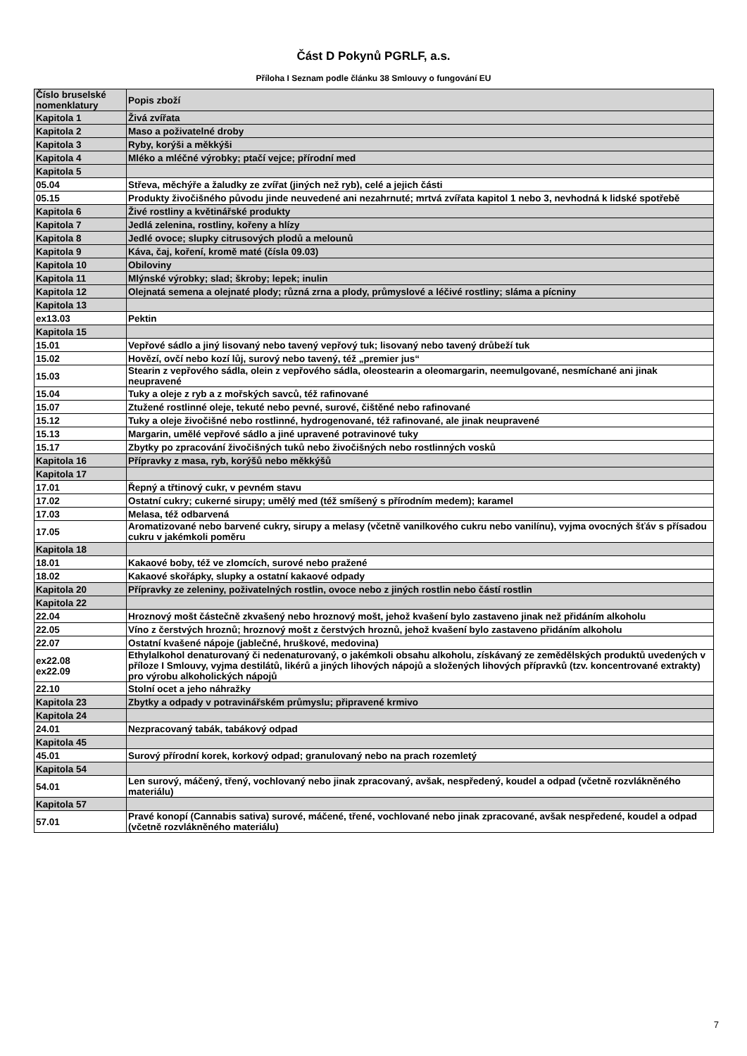Část D Pokynů PGRLF, a.s.
Příloha I Seznam podle článku 38 Smlouvy o fungování EU
| Číslo bruselské nomenklatury | Popis zboží |
| Kapitola 1 | Živá zvířata |
| Kapitola 2 | Maso a poživatelné droby |
| Kapitola 3 | Ryby, korýši a měkkýši |
| Kapitola 4 | Mléko a mléčné výrobky; ptačí vejce; přírodní med |
| Kapitola 5 | |
| 05.04 | Střeva, měchýře a žaludky ze zvířat (jiných než ryb), celé a jejich části |
| 05.15 | Produkty živočišného původu jinde neuvedené ani nezahrnuté; mrtvá zvířata kapitol 1 nebo 3, nevhodná k lidské spotřebě |
| Kapitola 6 | Živé rostliny a květinářské produkty |
| Kapitola 7 | Jedlá zelenina, rostliny, kořeny a hlízy |
| Kapitola 8 | Jedlé ovoce; slupky citrusových plodů a melounů |
| Kapitola 9 | Káva, čaj, koření, kromě maté (čísla 09.03) |
| Kapitola 10 | Obiloviny |
| Kapitola 11 | Mlýnské výrobky; slad; škroby; lepek; inulin |
| Kapitola 12 | Olejnatá semena a olejnaté plody; různá zrna a plody, průmyslové a léčivé rostliny; sláma a pícniny |
| Kapitola 13 | |
| ex13.03 | Pektin |
| Kapitola 15 | |
| 15.01 | Vepřové sádlo a jiný lisovaný nebo tavený vepřový tuk; lisovaný nebo tavený drůbeží tuk |
| 15.02 | Hovězí, ovčí nebo kozí lůj, surový nebo tavený, též „premier jus“ |
| 15.03 | Stearin z vepřového sádla, olein z vepřového sádla, oleostearin a oleomargarin, neemulgované, nesmíchané ani jinak neupravené |
| 15.04 | Tuky a oleje z ryb a z mořských savců, též rafinované |
| 15.07 | Ztužené rostlinné oleje, tekuté nebo pevné, surové, čištěné nebo rafinované |
| 15.12 | Tuky a oleje živočišné nebo rostlinné, hydrogenované, též rafinované, ale jinak neupravené |
| 15.13 | Margarin, umělé vepřové sádlo a jiné upravené potravinové tuky |
| 15.17 | Zbytky po zpracování živočišných tuků nebo živočišných nebo rostlinných vosků |
| Kapitola 16 | Přípravky z masa, ryb, korýšů nebo měkkýšů |
| Kapitola 17 | |
| 17.01 | Řepný a třtinový cukr, v pevném stavu |
| 17.02 | Ostatní cukry; cukerné sirupy; umělý med (též smíšený s přírodním medem); karamel |
| 17.03 | Melasa, též odbarvená |
| 17.05 | Aromatizované nebo barvené cukry, sirupy a melasy (včetně vanilkového cukru nebo vanilínu), vyjma ovocných šťáv s přísadou cukru v jakémkoli poměru |
| Kapitola 18 | |
| 18.01 | Kakaové boby, též ve zlomcích, surové nebo pražené |
| 18.02 | Kakaové skořápky, slupky a ostatní kakaové odpady |
| Kapitola 20 | Přípravky ze zeleniny, poživatelných rostlin, ovoce nebo z jiných rostlin nebo částí rostlin |
| Kapitola 22 | |
| 22.04 | Hroznový mošt částečně zkvašený nebo hroznový mošt, jehož kvašení bylo zastaveno jinak než přidáním alkoholu |
| 22.05 | Víno z čerstvých hroznů; hroznový mošt z čerstvých hroznů, jehož kvašení bylo zastaveno přidáním alkoholu |
| 22.07 | Ostatní kvašené nápoje (jablečné, hruškové, medovina) |
| ex22.08 ex22.09 | Ethylalkohol denaturovaný či nedenaturovaný, o jakémkoli obsahu alkoholu, získávaný ze zemědělských produktů uvedených v příloze I Smlouvy, vyjma destilátů, likérů a jiných lihových nápojů a složených lihových přípravků (tzv. koncentrované extrakty) pro výrobu alkoholických nápojů |
| 22.10 | Stolní ocet a jeho náhražky |
| Kapitola 23 | Zbytky a odpady v potravinářském průmyslu; připravené krmivo |
| Kapitola 24 | |
| 24.01 | Nezpracovaný tabák, tabákový odpad |
| Kapitola 45 | |
| 45.01 | Surový přírodní korek, korkový odpad; granulovaný nebo na prach rozemletý |
| Kapitola 54 | |
| 54.01 | Len surový, máčený, třený, vochlovaný nebo jinak zpracovaný, avšak, nespředený, koudel a odpad (včetně rozvlákněného materiálu) |
| Kapitola 57 | |
| 57.01 | Pravé konopí (Cannabis sativa) surové, máčené, třené, vochlované nebo jinak zpracované, avšak nespředené, koudel a odpad (včetně rozvlákněného materiálu) |
7